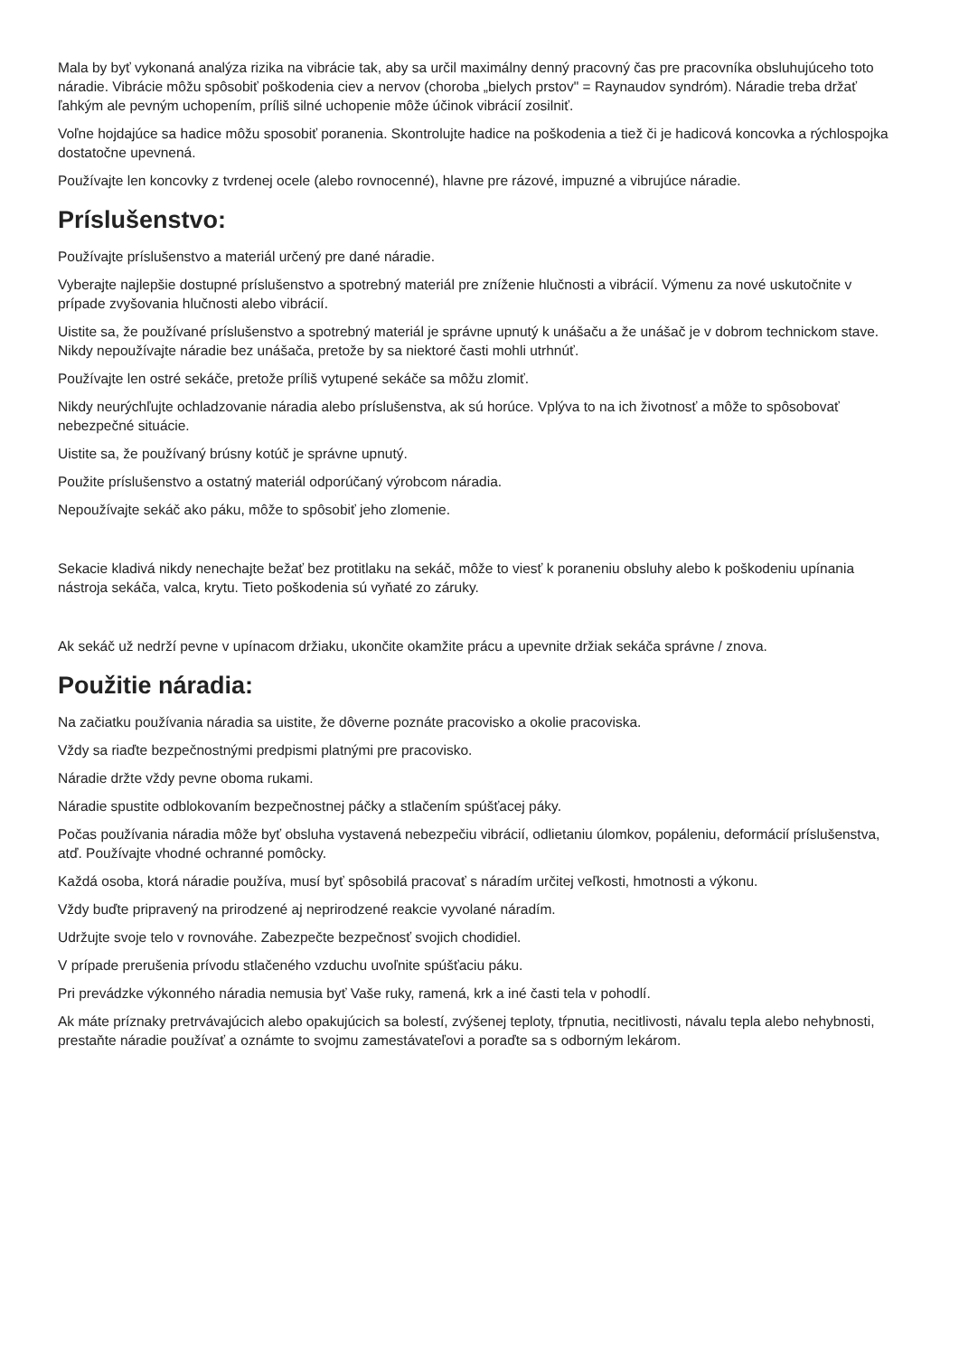Mala by byť vykonaná analýza rizika na vibrácie tak, aby sa určil maximálny denný pracovný čas pre pracovníka obsluhujúceho toto náradie. Vibrácie môžu spôsobiť poškodenia ciev a nervov (choroba „bielych prstov" = Raynaudov syndróm). Náradie treba držať ľahkým ale pevným uchopením, príliš silné uchopenie môže účinok vibrácií zosilniť.
Voľne hojdajúce sa hadice môžu sposobiť poranenia. Skontrolujte hadice na poškodenia a tiež či je hadicová koncovka a rýchlospojka dostatočne upevnená.
Používajte len koncovky z tvrdenej ocele (alebo rovnocenné), hlavne pre rázové, impuzné a vibrujúce náradie.
Príslušenstvo:
Používajte príslušenstvo a materiál určený pre dané náradie.
Vyberajte najlepšie dostupné príslušenstvo a spotrebný materiál pre zníženie hlučnosti a vibrácií. Výmenu za nové uskutočnite v prípade zvyšovania hlučnosti alebo vibrácií.
Uistite sa, že používané príslušenstvo a spotrebný materiál je správne upnutý k unášaču a že unášač je v dobrom technickom stave. Nikdy nepoužívajte náradie bez unášača, pretože by sa niektoré časti mohli utrhnúť.
Používajte len ostré sekáče, pretože príliš vytupené sekáče sa môžu zlomiť.
Nikdy neurýchľujte ochladzovanie náradia alebo príslušenstva, ak sú horúce. Vplýva to na ich životnosť a môže to spôsobovať nebezpečné situácie.
Uistite sa, že používaný brúsny kotúč je správne upnutý.
Použite príslušenstvo a ostatný materiál odporúčaný výrobcom náradia.
Nepoužívajte sekáč ako páku, môže to spôsobiť jeho zlomenie.
Sekacie kladivá nikdy nenechajte bežať bez protitlaku na sekáč, môže to viesť k poraneniu obsluhy alebo k poškodeniu upínania nástroja sekáča, valca, krytu. Tieto poškodenia sú vyňaté zo záruky.
Ak sekáč už nedrží pevne v upínacom držiaku, ukončite okamžite prácu a upevnite držiak sekáča správne / znova.
Použitie náradia:
Na začiatku používania náradia sa uistite, že dôverne poznáte pracovisko a okolie pracoviska.
Vždy sa riaďte bezpečnostnými predpismi platnými pre pracovisko.
Náradie držte vždy pevne oboma rukami.
Náradie spustite odblokovaním bezpečnostnej páčky a stlačením spúšťacej páky.
Počas používania náradia môže byť obsluha vystavená nebezpečiu vibrácií, odlietaniu úlomkov, popáleniu, deformácií príslušenstva, atď. Používajte vhodné ochranné pomôcky.
Každá osoba, ktorá náradie používa, musí byť spôsobilá pracovať s náradím určitej veľkosti, hmotnosti a výkonu.
Vždy buďte pripravený na prirodzené aj neprirodzené reakcie vyvolané náradím.
Udržujte svoje telo v rovnováhe. Zabezpečte bezpečnosť svojich chodidiel.
V prípade prerušenia prívodu stlačeného vzduchu uvoľnite spúšťaciu páku.
Pri prevádzke výkonného náradia nemusia byť Vaše ruky, ramená, krk a iné časti tela v pohodlí.
Ak máte príznaky pretrvávajúcich alebo opakujúcich sa bolestí, zvýšenej teploty, tŕpnutia, necitlivosti, návalu tepla alebo nehybnosti, prestaňte náradie používať a oznámte to svojmu zamestávateľovi a poraďte sa s odborným lekárom.